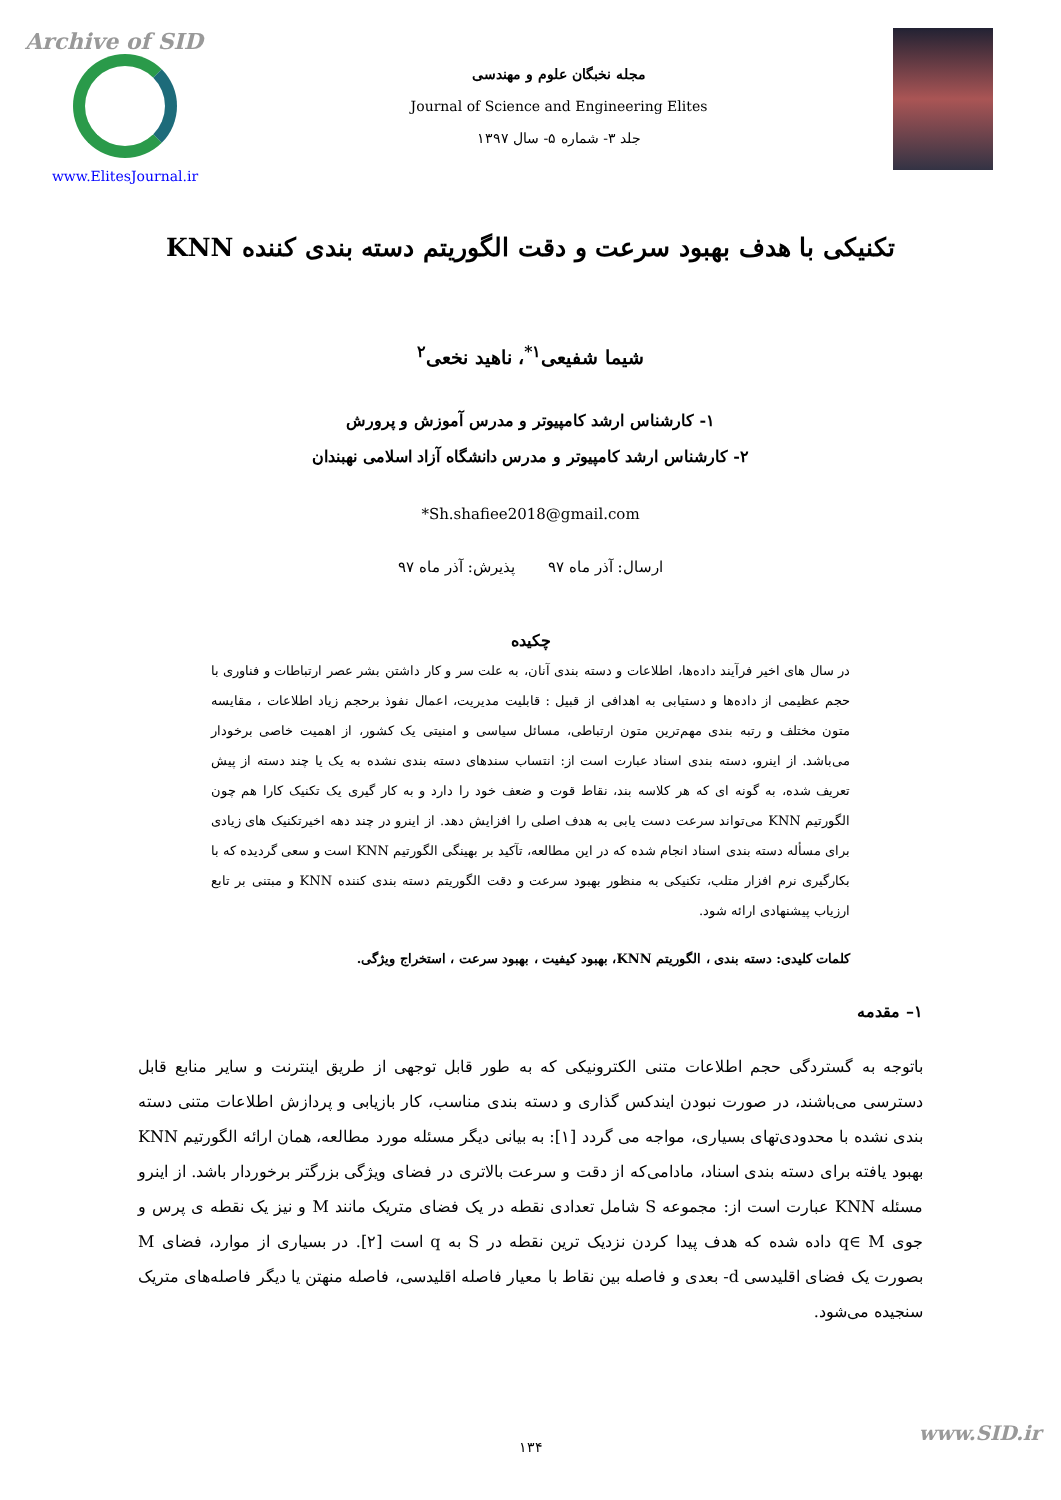Archive of SID
www.ElitesJournal.ir
مجله نخبگان علوم و مهندسی
Journal of Science and Engineering Elites
جلد ۳- شماره ۵- سال ۱۳۹۷
تکنیکی با هدف بهبود سرعت و دقت الگوریتم دسته بندی کننده KNN
شیما شفیعی<sup>۱*</sup>، ناهید نخعی<sup>۲</sup>
۱- کارشناس ارشد کامپیوتر و مدرس آموزش و پرورش
۲- کارشناس ارشد کامپیوتر و مدرس دانشگاه آزاد اسلامی نهبندان
*Sh.shafiee2018@gmail.com
ارسال: آذر ماه ۹۷ پذیرش: آذر ماه ۹۷
چکیده
در سال های اخیر فرآیند داده‌ها، اطلاعات و دسته بندی آنان، به علت سر و کار داشتن بشر عصر ارتباطات و فناوری با حجم عظیمی از داده‌ها و دستیابی به اهدافی از قبیل : قابلیت مدیریت، اعمال نفوذ برحجم زیاد اطلاعات ، مقایسه متون مختلف و رتبه بندی مهم‌ترین متون ارتباطی، مسائل سیاسی و امنیتی یک کشور، از اهمیت خاصی برخودار می‌باشد. از اینرو، دسته بندی اسناد عبارت است از: انتساب سندهای دسته بندی نشده به یک یا چند دسته از پیش تعریف شده، به گونه ای که هر کلاسه بند، نقاط قوت و ضعف خود را دارد و به کار گیری یک تکنیک کارا هم چون الگورتیم KNN می‌تواند سرعت دست یابی به هدف اصلی را افزایش دهد. از اینرو در چند دهه اخیرتکنیک های زیادی برای مسأله دسته بندی اسناد انجام شده که در این مطالعه، تآکید بر بهینگی الگورتیم KNN است و سعی گردیده که با بکارگیری نرم افزار متلب، تکنیکی به منظور بهبود سرعت و دقت الگوریتم دسته بندی کننده KNN و مبتنی بر تابع ارزیاب پیشنهادی ارائه شود.
کلمات کلیدی: دسته بندی ، الگوریتم KNN، بهبود کیفیت ، بهبود سرعت ، استخراج ویژگی.
۱– مقدمه
باتوجه به گستردگی حجم اطلاعات متنی الکترونیکی که به طور قابل توجهی از طریق اینترنت و سایر منابع قابل دسترسی می‌باشند، در صورت نبودن ایندکس گذاری و دسته بندی مناسب، کار بازیابی و پردازش اطلاعات متنی دسته بندی نشده با محدودی‌تهای بسیاری، مواجه می گردد [۱]: به بیانی دیگر مسئله مورد مطالعه، همان ارائه الگورتیم KNN بهبود یافته برای دسته بندی اسناد، مادامی‌که از دقت و سرعت بالاتری در فضای ویژگی بزرگتر برخوردار باشد. از اینرو مسئله KNN عبارت است از: مجموعه S شامل تعدادی نقطه در یک فضای متریک مانند M و نیز یک نقطه ی پرس و جوی q∈ M داده شده که هدف پیدا کردن نزدیک ترین نقطه در S به q است [۲]. در بسیاری از موارد، فضای M بصورت یک فضای اقلیدسی d- بعدی و فاصله بین نقاط با معیار فاصله اقلیدسی، فاصله منهتن یا دیگر فاصله‌های متریک سنجیده می‌شود.
۱۳۴
www.SID.ir